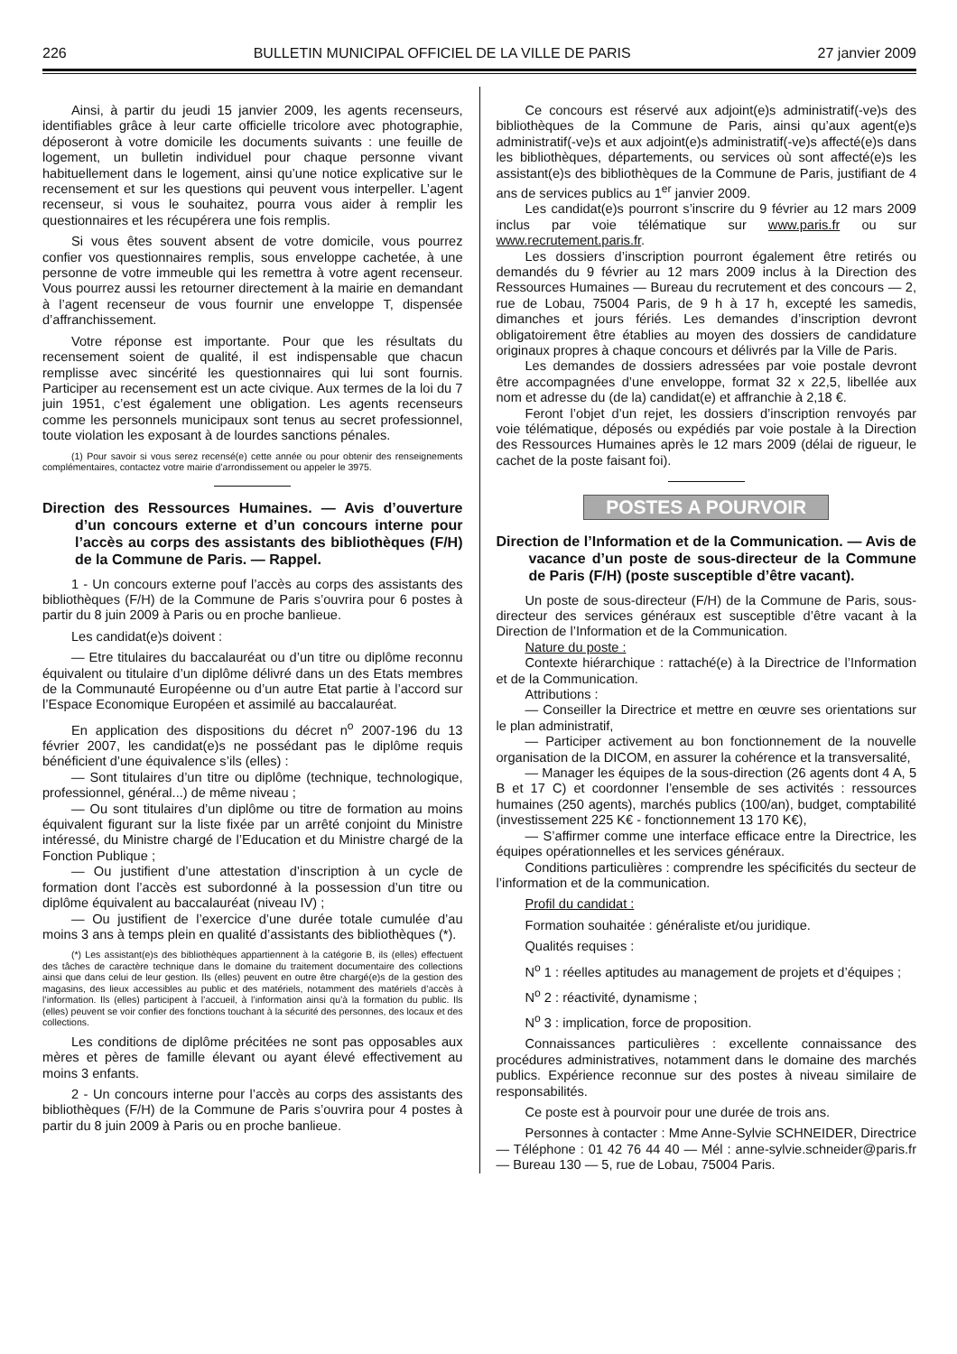226 BULLETIN MUNICIPAL OFFICIEL DE LA VILLE DE PARIS 27 janvier 2009
Ainsi, à partir du jeudi 15 janvier 2009, les agents recenseurs, identifiables grâce à leur carte officielle tricolore avec photographie, déposeront à votre domicile les documents suivants : une feuille de logement, un bulletin individuel pour chaque personne vivant habituellement dans le logement, ainsi qu’une notice explicative sur le recensement et sur les questions qui peuvent vous interpeller. L’agent recenseur, si vous le souhaitez, pourra vous aider à remplir les questionnaires et les récupérera une fois remplis.
Si vous êtes souvent absent de votre domicile, vous pourrez confier vos questionnaires remplis, sous enveloppe cachetée, à une personne de votre immeuble qui les remettra à votre agent recenseur. Vous pourrez aussi les retourner directement à la mairie en demandant à l’agent recenseur de vous fournir une enveloppe T, dispensée d’affranchissement.
Votre réponse est importante. Pour que les résultats du recensement soient de qualité, il est indispensable que chacun remplisse avec sincérité les questionnaires qui lui sont fournis. Participer au recensement est un acte civique. Aux termes de la loi du 7 juin 1951, c’est également une obligation. Les agents recenseurs comme les personnels municipaux sont tenus au secret professionnel, toute violation les exposant à de lourdes sanctions pénales.
(1) Pour savoir si vous serez recensé(e) cette année ou pour obtenir des renseignements complémentaires, contactez votre mairie d’arrondissement ou appeler le 3975.
Direction des Ressources Humaines. — Avis d’ouverture d’un concours externe et d’un concours interne pour l’accès au corps des assistants des bibliothèques (F/H) de la Commune de Paris. — Rappel.
1 - Un concours externe pouf l’accès au corps des assistants des bibliothèques (F/H) de la Commune de Paris s’ouvrira pour 6 postes à partir du 8 juin 2009 à Paris ou en proche banlieue.
Les candidat(e)s doivent :
— Etre titulaires du baccalauréat ou d’un titre ou diplôme reconnu équivalent ou titulaire d’un diplôme délivré dans un des Etats membres de la Communauté Européenne ou d’un autre Etat partie à l’accord sur l’Espace Economique Européen et assimilé au baccalauréat.
En application des dispositions du décret n<sup>o</sup> 2007-196 du 13 février 2007, les candidat(e)s ne possédant pas le diplôme requis bénéficient d’une équivalence s’ils (elles) :
— Sont titulaires d’un titre ou diplôme (technique, technologique, professionnel, général...) de même niveau ;
— Ou sont titulaires d’un diplôme ou titre de formation au moins équivalent figurant sur la liste fixée par un arrêté conjoint du Ministre intéressé, du Ministre chargé de l’Education et du Ministre chargé de la Fonction Publique ;
— Ou justifient d’une attestation d’inscription à un cycle de formation dont l’accès est subordonné à la possession d’un titre ou diplôme équivalent au baccalauréat (niveau IV) ;
— Ou justifient de l’exercice d’une durée totale cumulée d’au moins 3 ans à temps plein en qualité d’assistants des bibliothèques (*).
(*) Les assistant(e)s des bibliothèques appartiennent à la catégorie B, ils (elles) effectuent des tâches de caractère technique dans le domaine du traitement documentaire des collections ainsi que dans celui de leur gestion. Ils (elles) peuvent en outre être chargé(e)s de la gestion des magasins, des lieux accessibles au public et des matériels, notamment des matériels d’accès à l’information. Ils (elles) participent à l’accueil, à l’information ainsi qu’à la formation du public. Ils (elles) peuvent se voir confier des fonctions touchant à la sécurité des personnes, des locaux et des collections.
Les conditions de diplôme précitées ne sont pas opposables aux mères et pères de famille élevant ou ayant élevé effectivement au moins 3 enfants.
2 - Un concours interne pour l’accès au corps des assistants des bibliothèques (F/H) de la Commune de Paris s’ouvrira pour 4 postes à partir du 8 juin 2009 à Paris ou en proche banlieue.
Ce concours est réservé aux adjoint(e)s administratif(-ve)s des bibliothèques de la Commune de Paris, ainsi qu’aux agent(e)s administratif(-ve)s et aux adjoint(e)s administratif(-ve)s affecté(e)s dans les bibliothèques, départements, ou services où sont affecté(e)s les assistant(e)s des bibliothèques de la Commune de Paris, justifiant de 4 ans de services publics au 1<sup>er</sup> janvier 2009.
Les candidat(e)s pourront s’inscrire du 9 février au 12 mars 2009 inclus par voie télématique sur www.paris.fr ou sur www.recrutement.paris.fr.
Les dossiers d’inscription pourront également être retirés ou demandés du 9 février au 12 mars 2009 inclus à la Direction des Ressources Humaines — Bureau du recrutement et des concours — 2, rue de Lobau, 75004 Paris, de 9 h à 17 h, excepté les samedis, dimanches et jours fériés. Les demandes d’inscription devront obligatoirement être établies au moyen des dossiers de candidature originaux propres à chaque concours et délivrés par la Ville de Paris.
Les demandes de dossiers adressées par voie postale devront être accompagnées d’une enveloppe, format 32 x 22,5, libellée aux nom et adresse du (de la) candidat(e) et affranchie à 2,18 €.
Feront l’objet d’un rejet, les dossiers d’inscription renvoyés par voie télématique, déposés ou expédiés par voie postale à la Direction des Ressources Humaines après le 12 mars 2009 (délai de rigueur, le cachet de la poste faisant foi).
POSTES A POURVOIR
Direction de l’Information et de la Communication. — Avis de vacance d’un poste de sous-directeur de la Commune de Paris (F/H) (poste susceptible d’être vacant).
Un poste de sous-directeur (F/H) de la Commune de Paris, sous-directeur des services généraux est susceptible d’être vacant à la Direction de l’Information et de la Communication.
Nature du poste :
Contexte hiérarchique : rattaché(e) à la Directrice de l’Information et de la Communication.
Attributions :
— Conseiller la Directrice et mettre en œuvre ses orientations sur le plan administratif,
— Participer activement au bon fonctionnement de la nouvelle organisation de la DICOM, en assurer la cohérence et la transversalité,
— Manager les équipes de la sous-direction (26 agents dont 4 A, 5 B et 17 C) et coordonner l’ensemble de ses activités : ressources humaines (250 agents), marchés publics (100/an), budget, comptabilité (investissement 225 K€ - fonctionnement 13 170 K€),
— S’affirmer comme une interface efficace entre la Directrice, les équipes opérationnelles et les services généraux.
Conditions particulières : comprendre les spécificités du secteur de l’information et de la communication.
Profil du candidat :
Formation souhaitée : généraliste et/ou juridique.
Qualités requises :
N<sup>o</sup> 1 : réelles aptitudes au management de projets et d’équipes ;
N<sup>o</sup> 2 : réactivité, dynamisme ;
N<sup>o</sup> 3 : implication, force de proposition.
Connaissances particulières : excellente connaissance des procédures administratives, notamment dans le domaine des marchés publics. Expérience reconnue sur des postes à niveau similaire de responsabilités.
Ce poste est à pourvoir pour une durée de trois ans.
Personnes à contacter : Mme Anne-Sylvie SCHNEIDER, Directrice — Téléphone : 01 42 76 44 40 — Mél : anne-sylvie.schneider@paris.fr — Bureau 130 — 5, rue de Lobau, 75004 Paris.